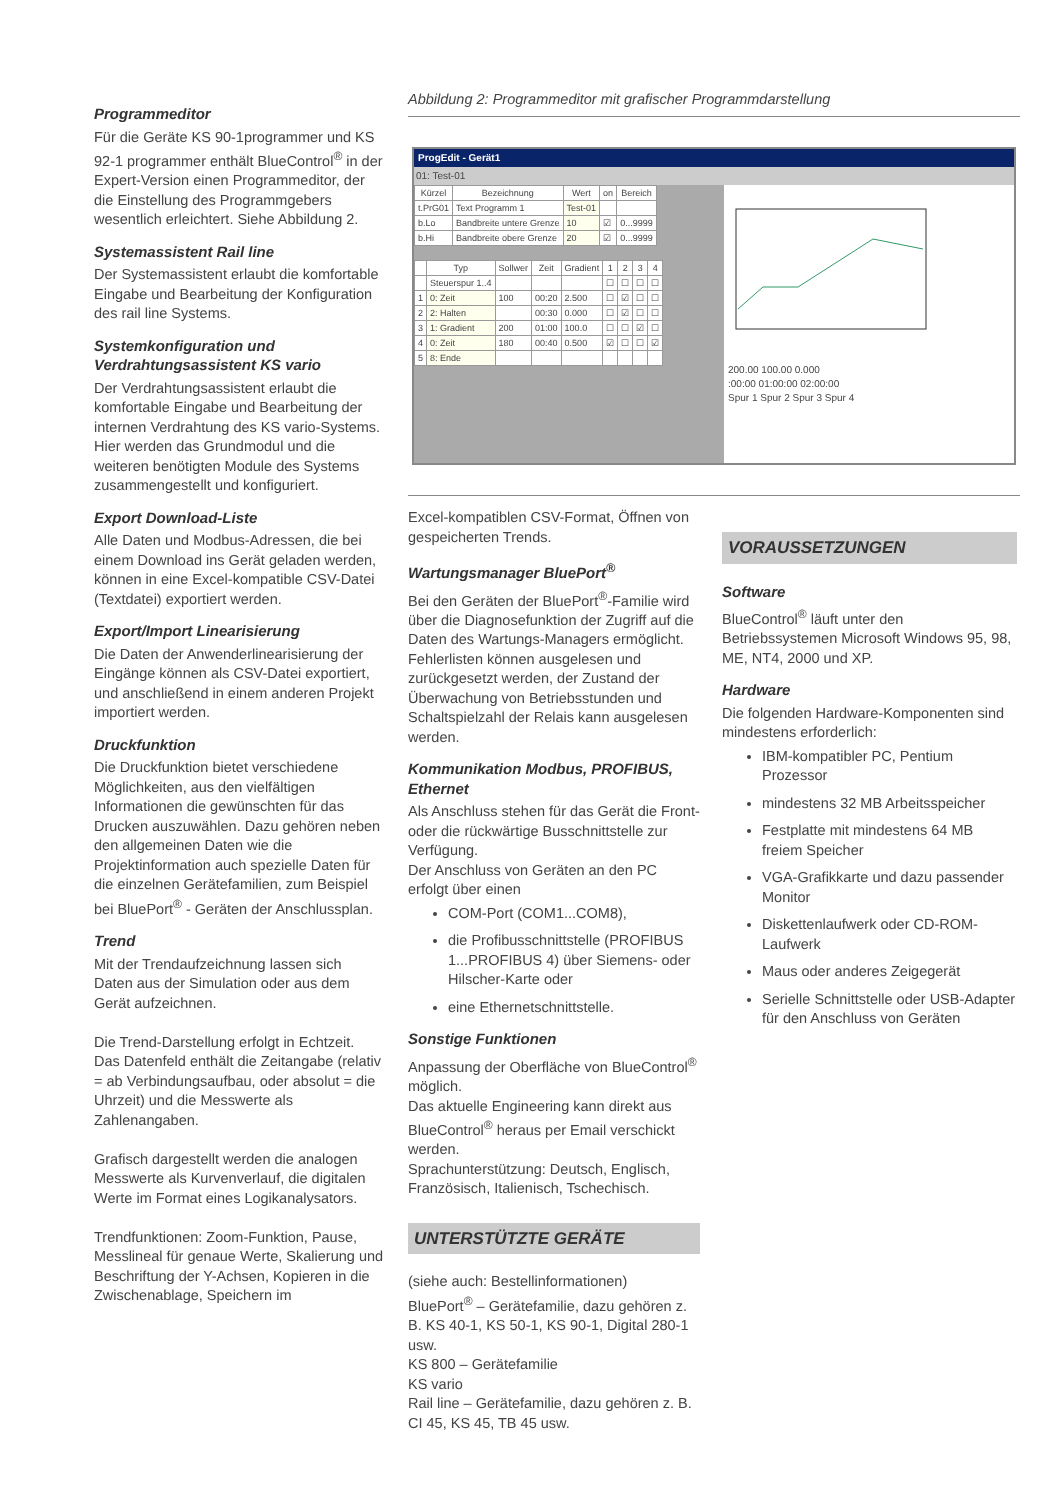Programmeditor
Für die Geräte KS 90-1programmer und KS 92-1 programmer enthält BlueControl<sup>®</sup> in der Expert-Version einen Programmeditor, der die Einstellung des Programmgebers wesentlich erleichtert. Siehe Abbildung 2.
Systemassistent Rail line
Der Systemassistent erlaubt die komfortable Eingabe und Bearbeitung der Konfiguration des rail line Systems.
Systemkonfiguration und Verdrahtungsassistent KS vario
Der Verdrahtungsassistent erlaubt die komfortable Eingabe und Bearbeitung der internen Verdrahtung des KS vario-Systems. Hier werden das Grundmodul und die weiteren benötigten Module des Systems zusammengestellt und konfiguriert.
Export Download-Liste
Alle Daten und Modbus-Adressen, die bei einem Download ins Gerät geladen werden, können in eine Excel-kompatible CSV-Datei (Textdatei) exportiert werden.
Export/Import Linearisierung
Die Daten der Anwenderlinearisierung der Eingänge können als CSV-Datei exportiert, und anschließend in einem anderen Projekt importiert werden.
Druckfunktion
Die Druckfunktion bietet verschiedene Möglichkeiten, aus den vielfältigen Informationen die gewünschten für das Drucken auszuwählen. Dazu gehören neben den allgemeinen Daten wie die Projektinformation auch spezielle Daten für die einzelnen Gerätefamilien, zum Beispiel bei BluePort<sup>®</sup> - Geräten der Anschlussplan.
Trend
Mit der Trendaufzeichnung lassen sich Daten aus der Simulation oder aus dem Gerät aufzeichnen.
Die Trend-Darstellung erfolgt in Echtzeit. Das Datenfeld enthält die Zeitangabe (relativ = ab Verbindungsaufbau, oder absolut = die Uhrzeit) und die Messwerte als Zahlenangaben.
Grafisch dargestellt werden die analogen Messwerte als Kurvenverlauf, die digitalen Werte im Format eines Logikanalysators.
Trendfunktionen: Zoom-Funktion, Pause, Messlineal für genaue Werte, Skalierung und Beschriftung der Y-Achsen, Kopieren in die Zwischenablage, Speichern im
Abbildung 2: Programmeditor mit grafischer Programmdarstellung
ProgEdit - Gerät1
01: Test-01
| Kürzel | Bezeichnung | Wert | on | Bereich |
| --- | --- | --- | --- | --- |
| t.PrG01 | Text Programm 1 | Test-01 | | |
| b.Lo | Bandbreite untere Grenze | 10 | ☑ | 0...9999 |
| b.Hi | Bandbreite obere Grenze | 20 | ☑ | 0...9999 |
| | Typ | Sollwer | Zeit | Gradient | 1 | 2 | 3 | 4 |
| --- | --- | --- | --- | --- | --- | --- | --- | --- |
| | Steuerspur 1..4 | | | | ☐ | ☐ | ☐ | ☐ |
| 1 | 0: Zeit | 100 | 00:20 | 2.500 | ☐ | ☑ | ☐ | ☐ |
| 2 | 2: Halten | | 00:30 | 0.000 | ☐ | ☑ | ☐ | ☐ |
| 3 | 1: Gradient | 200 | 01:00 | 100.0 | ☐ | ☐ | ☑ | ☐ |
| 4 | 0: Zeit | 180 | 00:40 | 0.500 | ☑ | ☐ | ☐ | ☑ |
| 5 | 8: Ende | | | | | | | |
200.00 100.00 0.000
:00:00 01:00:00 02:00:00
Spur 1 Spur 2 Spur 3 Spur 4
Excel-kompatiblen CSV-Format, Öffnen von gespeicherten Trends.
Wartungsmanager BluePort<sup>®</sup>
Bei den Geräten der BluePort<sup>®</sup>-Familie wird über die Diagnosefunktion der Zugriff auf die Daten des Wartungs-Managers ermöglicht. Fehlerlisten können ausgelesen und zurückgesetzt werden, der Zustand der Überwachung von Betriebsstunden und Schaltspielzahl der Relais kann ausgelesen werden.
Kommunikation Modbus, PROFIBUS, Ethernet
Als Anschluss stehen für das Gerät die Front- oder die rückwärtige Busschnittstelle zur Verfügung.
Der Anschluss von Geräten an den PC erfolgt über einen
COM-Port (COM1...COM8),
die Profibusschnittstelle (PROFIBUS 1...PROFIBUS 4) über Siemens- oder Hilscher-Karte oder
eine Ethernetschnittstelle.
Sonstige Funktionen
Anpassung der Oberfläche von BlueControl<sup>®</sup> möglich.
Das aktuelle Engineering kann direkt aus BlueControl<sup>®</sup> heraus per Email verschickt werden.
Sprachunterstützung: Deutsch, Englisch, Französisch, Italienisch, Tschechisch.
UNTERSTÜTZTE GERÄTE
(siehe auch: Bestellinformationen)
BluePort<sup>®</sup> – Gerätefamilie, dazu gehören z. B. KS 40-1, KS 50-1, KS 90-1, Digital 280-1 usw.
KS 800 – Gerätefamilie
KS vario
Rail line – Gerätefamilie, dazu gehören z. B. CI 45, KS 45, TB 45 usw.
VORAUSSETZUNGEN
Software
BlueControl<sup>®</sup> läuft unter den Betriebssystemen Microsoft Windows 95, 98, ME, NT4, 2000 und XP.
Hardware
Die folgenden Hardware-Komponenten sind mindestens erforderlich:
IBM-kompatibler PC, Pentium Prozessor
mindestens 32 MB Arbeitsspeicher
Festplatte mit mindestens 64 MB freiem Speicher
VGA-Grafikkarte und dazu passender Monitor
Diskettenlaufwerk oder CD-ROM-Laufwerk
Maus oder anderes Zeigegerät
Serielle Schnittstelle oder USB-Adapter für den Anschluss von Geräten